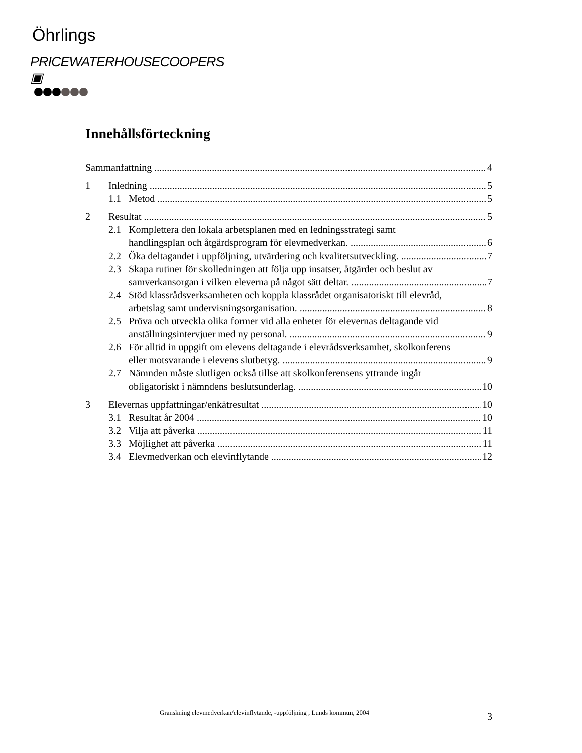Öhrlings
PRICEWATERHOUSECOOPERS ▣
Innehållsförteckning
Sammanfattning 4
1 Inledning 5
1.1 Metod 5
2 Resultat 5
2.1 Komplettera den lokala arbetsplanen med en ledningsstrategi samt
handlingsplan och åtgärdsprogram för elevmedverkan. 6
2.2 Öka deltagandet i uppföljning, utvärdering och kvalitetsutveckling. 7
2.3 Skapa rutiner för skolledningen att följa upp insatser, åtgärder och beslut av
samverkansorgan i vilken eleverna på något sätt deltar. 7
2.4 Stöd klassrådsverksamheten och koppla klassrådet organisatoriskt till elevråd,
arbetslag samt undervisningsorganisation. 8
2.5 Pröva och utveckla olika former vid alla enheter för elevernas deltagande vid
anställningsintervjuer med ny personal. 9
2.6 För alltid in uppgift om elevens deltagande i elevrådsverksamhet, skolkonferens
eller motsvarande i elevens slutbetyg. 9
2.7 Nämnden måste slutligen också tillse att skolkonferensens yttrande ingår
obligatoriskt i nämndens beslutsunderlag. 10
3 Elevernas uppfattningar/enkätresultat 10
3.1 Resultat år 2004 10
3.2 Vilja att påverka 11
3.3 Möjlighet att påverka 11
3.4 Elevmedverkan och elevinflytande 12
Granskning elevmedverkan/elevinflytande, -uppföljning , Lunds kommun, 2004 3